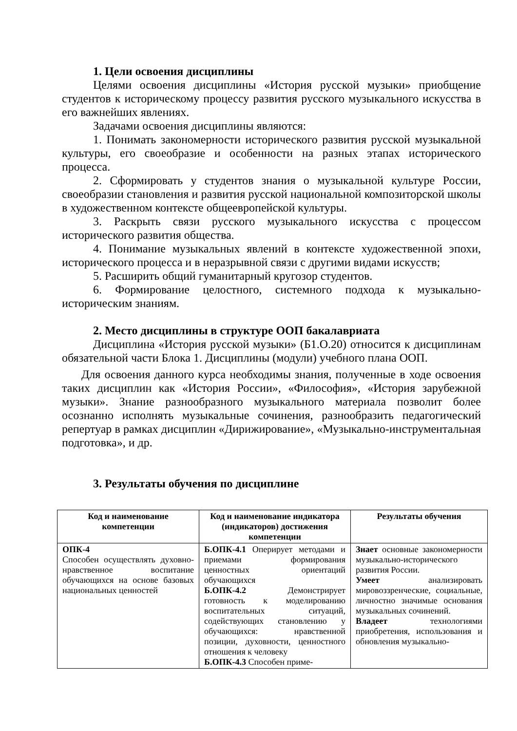1. Цели освоения дисциплины
Целями освоения дисциплины «История русской музыки» приобщение студентов к историческому процессу развития русского музыкального искусства в его важнейших явлениях.
Задачами освоения дисциплины являются:
1. Понимать закономерности исторического развития русской музыкальной культуры, его своеобразие и особенности на разных этапах исторического процесса.
2. Сформировать у студентов знания о музыкальной культуре России, своеобразии становления и развития русской национальной композиторской школы в художественном контексте общеевропейской культуры.
3. Раскрыть связи русского музыкального искусства с процессом исторического развития общества.
4. Понимание музыкальных явлений в контексте художественной эпохи, исторического процесса и в неразрывной связи с другими видами искусств;
5. Расширить общий гуманитарный кругозор студентов.
6. Формирование целостного, системного подхода к музыкально-историческим знаниям.
2. Место дисциплины в структуре ООП бакалавриата
Дисциплина «История русской музыки» (Б1.О.20) относится к дисциплинам обязательной части Блока 1. Дисциплины (модули) учебного плана ООП.
Для освоения данного курса необходимы знания, полученные в ходе освоения таких дисциплин как «История России», «Философия», «История зарубежной музыки». Знание разнообразного музыкального материала позволит более осознанно исполнять музыкальные сочинения, разнообразить педагогический репертуар в рамках дисциплин «Дирижирование», «Музыкально-инструментальная подготовка», и др.
3. Результаты обучения по дисциплине
| Код и наименование компетенции | Код и наименование индикатора (индикаторов) достижения компетенции | Результаты обучения |
| --- | --- | --- |
| ОПК-4 Способен осуществлять духовно-нравственное воспитание обучающихся на основе базовых национальных ценностей | Б.ОПК-4.1 Оперирует методами и приемами формирования ценностных ориентаций обучающихся Б.ОПК-4.2 Демонстрирует готовность к моделированию воспитательных ситуаций, содействующих становлению у обучающихся: нравственной позиции, духовности, ценностного отношения к человеку Б.ОПК-4.3 Способен приме- | Знает основные закономерности музыкально-исторического развития России. Умеет анализировать мировоззренческие, социальные, личностно значимые основания музыкальных сочинений. Владеет технологиями приобретения, использования и обновления музыкально- |